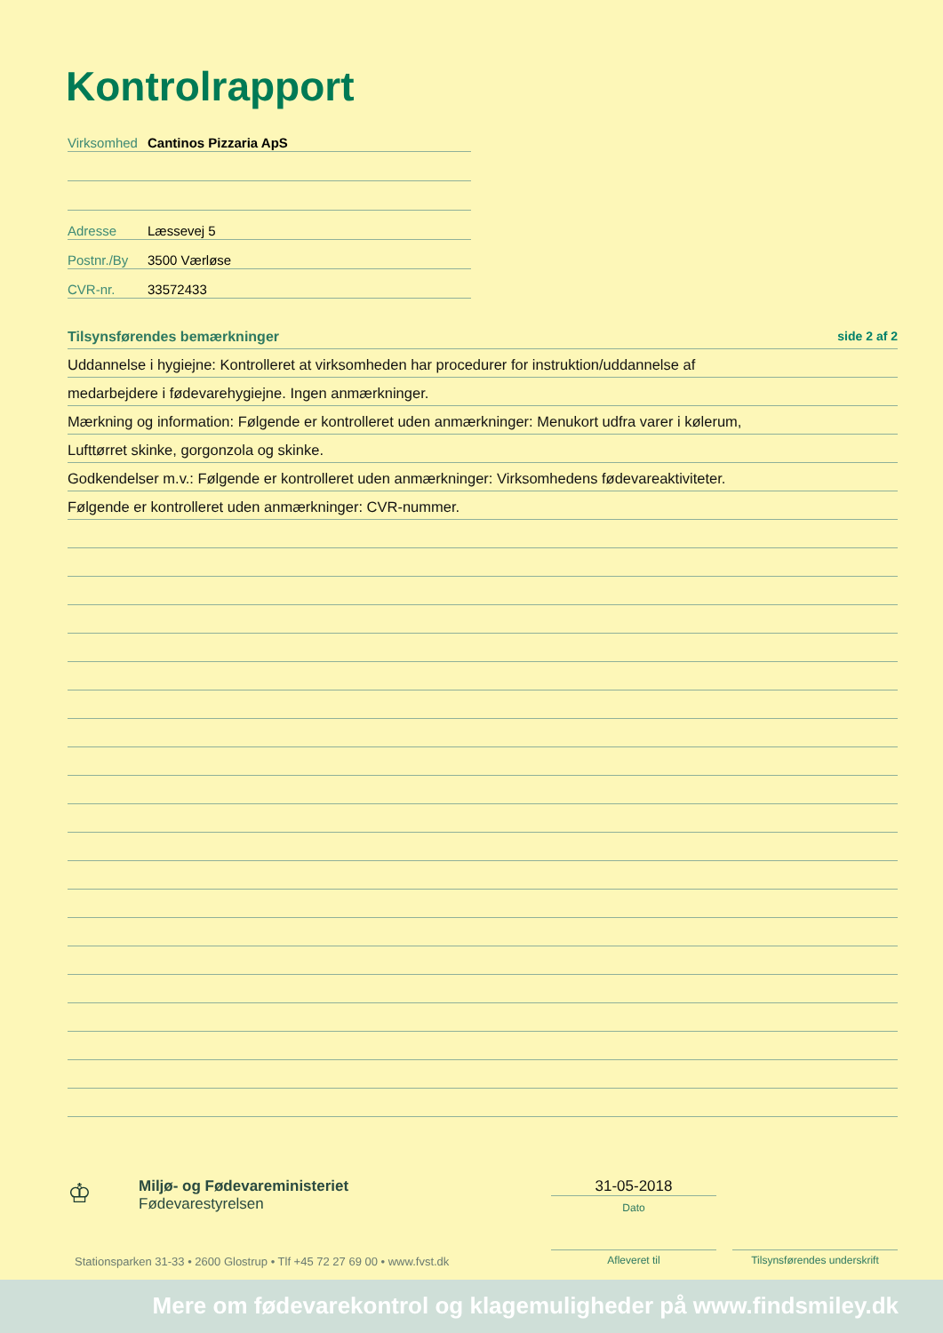Kontrolrapport
Virksomhed Cantinos Pizzaria ApS
Adresse Læssevej 5
Postnr./By 3500 Værløse
CVR-nr. 33572433
Tilsynsførendes bemærkninger side 2 af 2
Uddannelse i hygiejne: Kontrolleret at virksomheden har procedurer for instruktion/uddannelse af
medarbejdere i fødevarehygiejne. Ingen anmærkninger.
Mærkning og information: Følgende er kontrolleret uden anmærkninger: Menukort udfra varer i kølerum,
Lufttørret skinke, gorgonzola og skinke.
Godkendelser m.v.: Følgende er kontrolleret uden anmærkninger: Virksomhedens fødevareaktiviteter.
Følgende er kontrolleret uden anmærkninger: CVR-nummer.
♔
Miljø- og Fødevareministeriet
Fødevarestyrelsen
31-05-2018
Dato
Stationsparken 31-33 • 2600 Glostrup • Tlf +45 72 27 69 00 • www.fvst.dk
Afleveret til
Tilsynsførendes underskrift
Mere om fødevarekontrol og klagemuligheder på www.findsmiley.dk